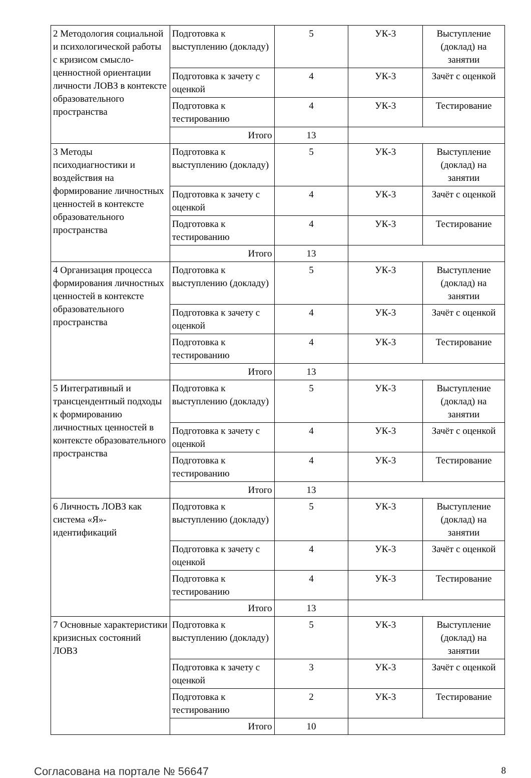| 2 Методология социальной и психологической работы с кризисом смысло-ценностной ориентации личности ЛОВЗ в контексте образовательного пространства | Подготовка к выступлению (докладу) | 5 | УК-3 | Выступление (доклад) на занятии |
| | Подготовка к зачету с оценкой | 4 | УК-3 | Зачёт с оценкой |
| | Подготовка к тестированию | 4 | УК-3 | Тестирование |
| | Итого | 13 | | |
| 3 Методы психодиагностики и воздействия на формирование личностных ценностей в контексте образовательного пространства | Подготовка к выступлению (докладу) | 5 | УК-3 | Выступление (доклад) на занятии |
| | Подготовка к зачету с оценкой | 4 | УК-3 | Зачёт с оценкой |
| | Подготовка к тестированию | 4 | УК-3 | Тестирование |
| | Итого | 13 | | |
| 4 Организация процесса формирования личностных ценностей в контексте образовательного пространства | Подготовка к выступлению (докладу) | 5 | УК-3 | Выступление (доклад) на занятии |
| | Подготовка к зачету с оценкой | 4 | УК-3 | Зачёт с оценкой |
| | Подготовка к тестированию | 4 | УК-3 | Тестирование |
| | Итого | 13 | | |
| 5 Интегративный и трансцендентный подходы к формированию личностных ценностей в контексте образовательного пространства | Подготовка к выступлению (докладу) | 5 | УК-3 | Выступление (доклад) на занятии |
| | Подготовка к зачету с оценкой | 4 | УК-3 | Зачёт с оценкой |
| | Подготовка к тестированию | 4 | УК-3 | Тестирование |
| | Итого | 13 | | |
| 6 Личность ЛОВЗ как система «Я»-идентификаций | Подготовка к выступлению (докладу) | 5 | УК-3 | Выступление (доклад) на занятии |
| | Подготовка к зачету с оценкой | 4 | УК-3 | Зачёт с оценкой |
| | Подготовка к тестированию | 4 | УК-3 | Тестирование |
| | Итого | 13 | | |
| 7 Основные характеристики кризисных состояний ЛОВЗ | Подготовка к выступлению (докладу) | 5 | УК-3 | Выступление (доклад) на занятии |
| | Подготовка к зачету с оценкой | 3 | УК-3 | Зачёт с оценкой |
| | Подготовка к тестированию | 2 | УК-3 | Тестирование |
| | Итого | 10 | | |
Согласована на портале № 56647 8